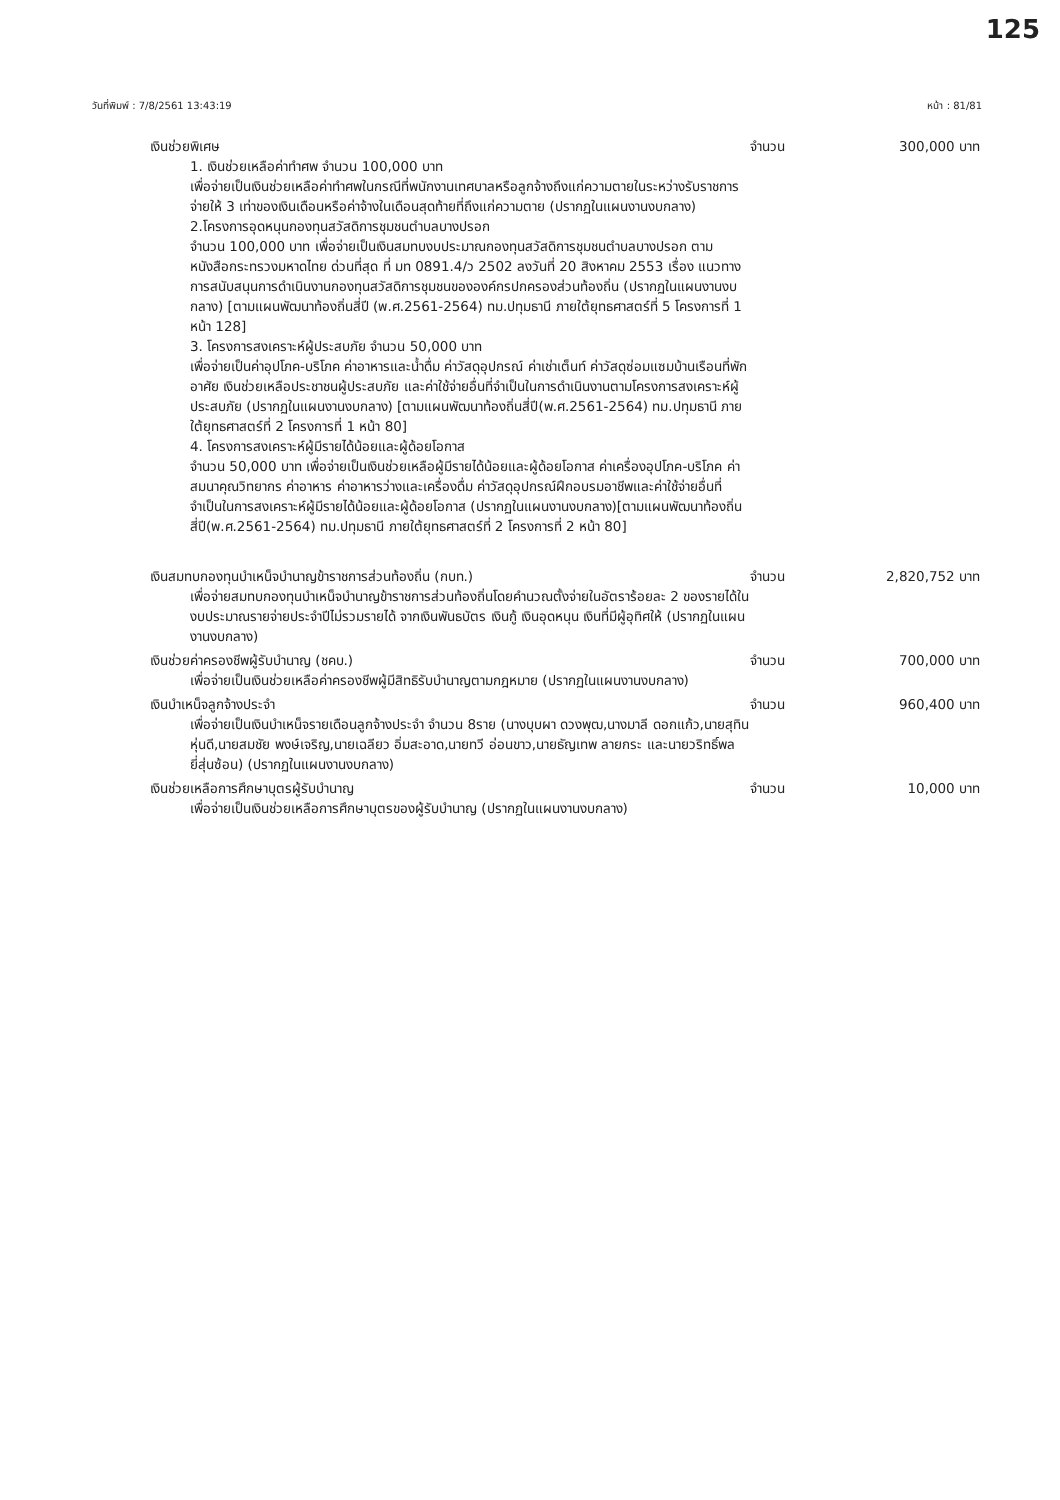125
วันที่พิมพ์ : 7/8/2561 13:43:19 หน้า : 81/81
เงินช่วยพิเศษ จำนวน 300,000 บาท
1. เงินช่วยเหลือค่าทำศพ จำนวน 100,000 บาท
เพื่อจ่ายเป็นเงินช่วยเหลือค่าทำศพในกรณีที่พนักงานเทศบาลหรือลูกจ้างถึงแก่ความตายในระหว่างรับราชการ จ่ายให้ 3 เท่าของเงินเดือนหรือค่าจ้างในเดือนสุดท้ายที่ถึงแก่ความตาย (ปรากฏในแผนงานงบกลาง)
2.โครงการอุดหนุนกองทุนสวัสดิการชุมชนตำบลบางปรอก
จำนวน 100,000 บาท เพื่อจ่ายเป็นเงินสมทบงบประมาณกองทุนสวัสดิการชุมชนตำบลบางปรอก ตามหนังสือกระทรวงมหาดไทย ด่วนที่สุด ที่ มท 0891.4/ว 2502 ลงวันที่ 20 สิงหาคม 2553 เรื่อง แนวทางการสนับสนุนการดำเนินงานกองทุนสวัสดิการชุมชนขององค์กรปกครองส่วนท้องถิ่น (ปรากฏในแผนงานงบกลาง) [ตามแผนพัฒนาท้องถิ่นสี่ปี (พ.ศ.2561-2564) ทม.ปทุมธานี ภายใต้ยุทธศาสตร์ที่ 5 โครงการที่ 1 หน้า 128]
3. โครงการสงเคราะห์ผู้ประสบภัย จำนวน 50,000 บาท
เพื่อจ่ายเป็นค่าอุปโภค-บริโภค ค่าอาหารและน้ำดื่ม ค่าวัสดุอุปกรณ์ ค่าเช่าเต็นท์ ค่าวัสดุซ่อมแซมบ้านเรือนที่พักอาศัย เงินช่วยเหลือประชาชนผู้ประสบภัย และค่าใช้จ่ายอื่นที่จำเป็นในการดำเนินงานตามโครงการสงเคราะห์ผู้ประสบภัย (ปรากฏในแผนงานงบกลาง) [ตามแผนพัฒนาท้องถิ่นสี่ปี(พ.ศ.2561-2564) ทม.ปทุมธานี ภายใต้ยุทธศาสตร์ที่ 2 โครงการที่ 1 หน้า 80]
4. โครงการสงเคราะห์ผู้มีรายได้น้อยและผู้ด้อยโอกาส
จำนวน 50,000 บาท เพื่อจ่ายเป็นเงินช่วยเหลือผู้มีรายได้น้อยและผู้ด้อยโอกาส ค่าเครื่องอุปโภค-บริโภค ค่าสมนาคุณวิทยากร ค่าอาหาร ค่าอาหารว่างและเครื่องดื่ม ค่าวัสดุอุปกรณ์ฝึกอบรมอาชีพและค่าใช้จ่ายอื่นที่จำเป็นในการสงเคราะห์ผู้มีรายได้น้อยและผู้ด้อยโอกาส (ปรากฏในแผนงานงบกลาง)[ตามแผนพัฒนาท้องถิ่นสี่ปี(พ.ศ.2561-2564) ทม.ปทุมธานี ภายใต้ยุทธศาสตร์ที่ 2 โครงการที่ 2 หน้า 80]
เงินสมทบกองทุนบำเหน็จบำนาญข้าราชการส่วนท้องถิ่น (กบท.)
จำนวน 2,820,752 บาท
เพื่อจ่ายสมทบกองทุนบำเหน็จบำนาญข้าราชการส่วนท้องถิ่นโดยคำนวณตั้งจ่ายในอัตราร้อยละ 2 ของรายได้ในงบประมาณรายจ่ายประจำปีไม่รวมรายได้ จากเงินพันธบัตร เงินกู้ เงินอุดหนุน เงินที่มีผู้อุทิศให้ (ปรากฏในแผนงานงบกลาง)
เงินช่วยค่าครองชีพผู้รับบำนาญ (ชคบ.)
จำนวน 700,000 บาท
เพื่อจ่ายเป็นเงินช่วยเหลือค่าครองชีพผู้มีสิทธิรับบำนาญตามกฎหมาย (ปรากฏในแผนงานงบกลาง)
เงินบำเหน็จลูกจ้างประจำ จำนวน 960,400 บาท
เพื่อจ่ายเป็นเงินบำเหน็จรายเดือนลูกจ้างประจำ จำนวน 8ราย (นางบุบผา ดวงพุฒ,นางมาลี ดอกแก้ว,นายสุทิน หุ่นดี,นายสมชัย พงษ์เจริญ,นายเฉลียว อิ่มสะอาด,นายทวี อ่อนขาว,นายธัญเทพ ลายกระ และนายวริทธิ์พล ยี่สุ่นซ้อน) (ปรากฏในแผนงานงบกลาง)
เงินช่วยเหลือการศึกษาบุตรผู้รับบำนาญ
จำนวน 10,000 บาท
เพื่อจ่ายเป็นเงินช่วยเหลือการศึกษาบุตรของผู้รับบำนาญ (ปรากฏในแผนงานงบกลาง)